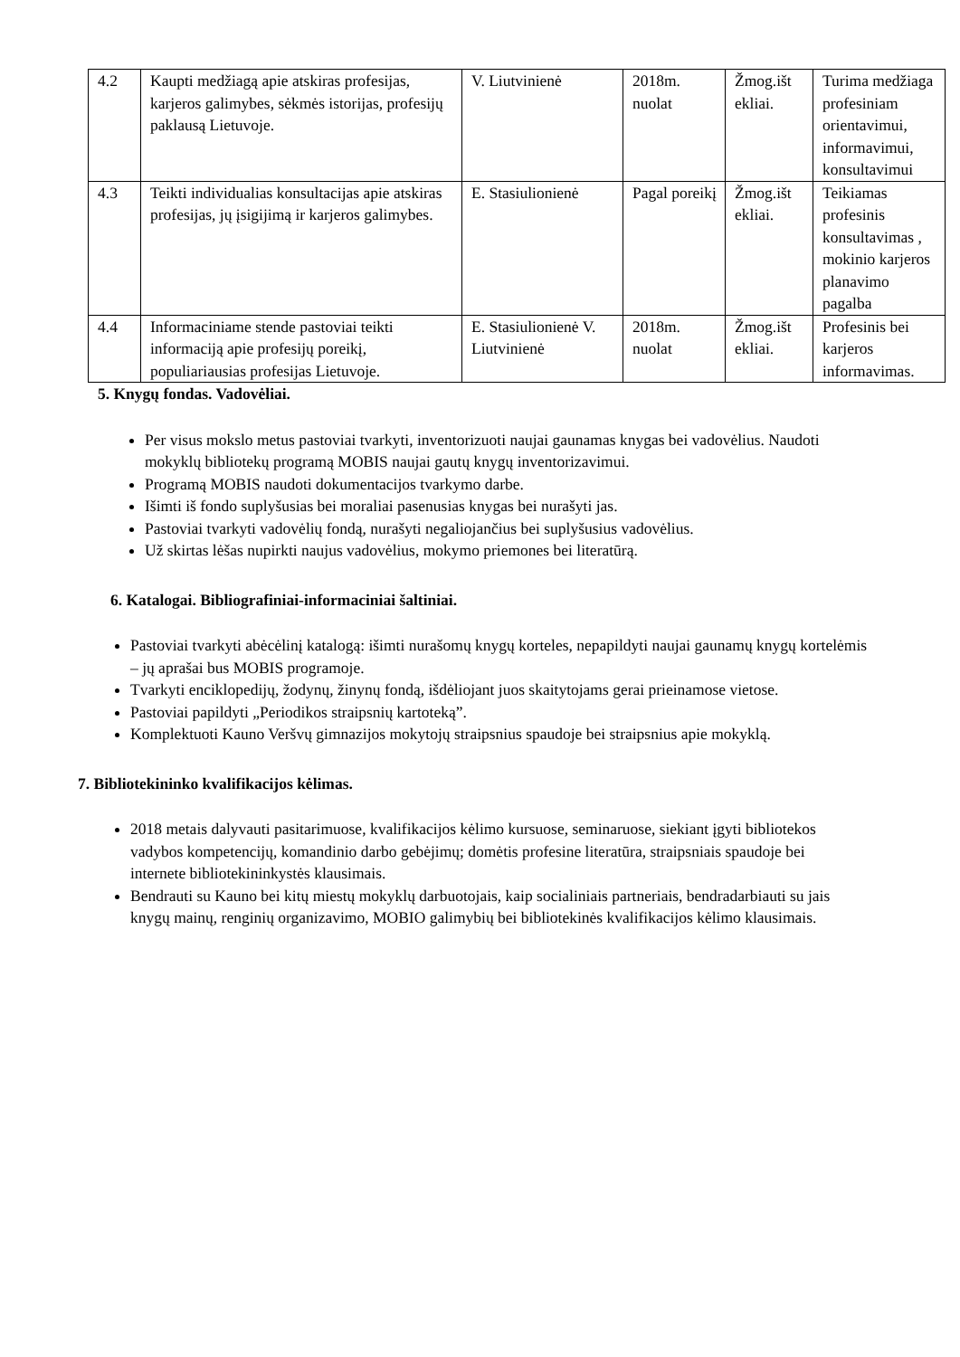| 4.2 | Kaupti medžiagą apie atskiras profesijas, karjeros galimybes, sėkmės istorijas, profesijų paklausą Lietuvoje. | V. Liutvinienė | 2018m. nuolat | Žmog.išt ekliai. | Turima medžiaga profesiniam orientavimui, informavimui, konsultavimui |
| 4.3 | Teikti individualias konsultacijas apie atskiras profesijas, jų įsigijimą ir karjeros galimybes. | E. Stasiulionienė | Pagal poreikį | Žmog.išt ekliai. | Teikiamas profesinis konsultavimas , mokinio karjeros planavimo pagalba |
| 4.4 | Informaciniame stende pastoviai teikti informaciją apie profesijų poreikį, populiariausias profesijas Lietuvoje. | E. Stasiulionienė V. Liutvinienė | 2018m. nuolat | Žmog.išt ekliai. | Profesinis bei karjeros informavimas. |
5. Knygų fondas. Vadovėliai.
Per visus mokslo metus pastoviai tvarkyti, inventorizuoti naujai gaunamas knygas bei vadovėlius. Naudoti mokyklų bibliotekų programą MOBIS naujai gautų knygų inventorizavimui.
Programą MOBIS naudoti dokumentacijos tvarkymo darbe.
Išimti iš fondo suplyšusias bei moraliai pasenusias knygas bei nurašyti jas.
Pastoviai tvarkyti vadovėlių fondą, nurašyti negaliojančius bei suplyšusius vadovėlius.
Už skirtas lėšas nupirkti naujus vadovėlius, mokymo priemones bei literatūrą.
6. Katalogai. Bibliografiniai-informaciniai šaltiniai.
Pastoviai tvarkyti abėcėlinį katalogą: išimti nurašomų knygų korteles, nepapildyti naujai gaunamų knygų kortelėmis – jų aprašai bus MOBIS programoje.
Tvarkyti enciklopedijų, žodynų, žinynų fondą, išdėliojant juos skaitytojams gerai prieinamose vietose.
Pastoviai papildyti „Periodikos straipsnių kartoteką”.
Komplektuoti Kauno Veršvų gimnazijos mokytojų straipsnius spaudoje bei straipsnius apie mokyklą.
7. Bibliotekininko kvalifikacijos kėlimas.
2018 metais dalyvauti pasitarimuose, kvalifikacijos kėlimo kursuose, seminaruose, siekiant įgyti bibliotekos vadybos kompetencijų, komandinio darbo gebėjimų; domėtis profesine literatūra, straipsniais spaudoje bei internete bibliotekininkystės klausimais.
Bendrauti su Kauno bei kitų miestų mokyklų darbuotojais, kaip socialiniais partneriais, bendradarbiauti su jais knygų mainų, renginių organizavimo, MOBIO galimybių bei bibliotekinės kvalifikacijos kėlimo klausimais.